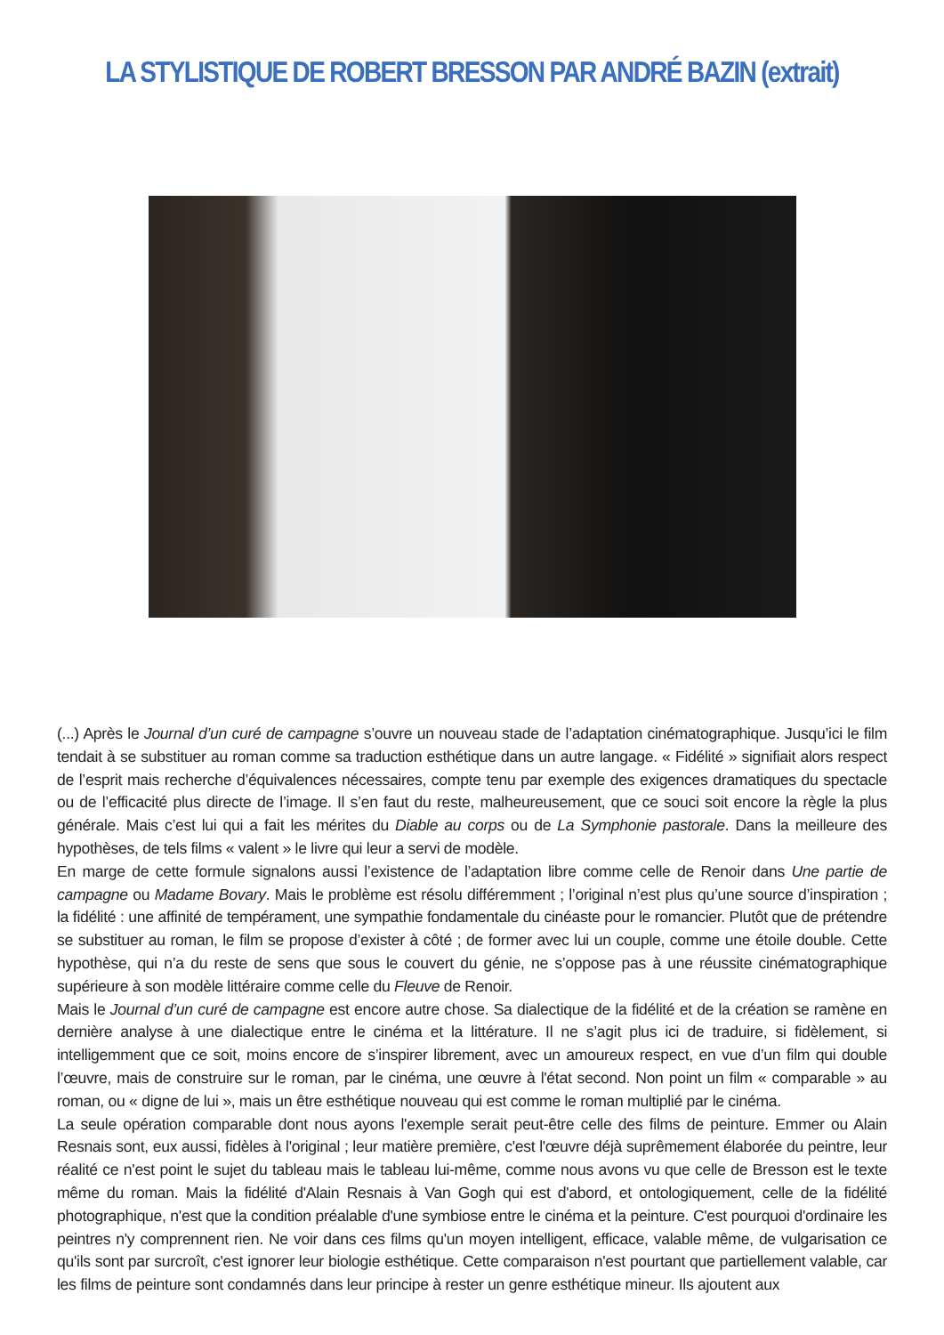LA STYLISTIQUE DE ROBERT BRESSON PAR ANDRÉ BAZIN (extrait)
(...) Après le Journal d’un curé de campagne s’ouvre un nouveau stade de l’adaptation cinématographique. Jusqu’ici le film tendait à se substituer au roman comme sa traduction esthétique dans un autre langage. « Fidélité » signifiait alors respect de l’esprit mais recherche d’équivalences nécessaires, compte tenu par exemple des exigences dramatiques du spectacle ou de l’efficacité plus directe de l’image. Il s’en faut du reste, malheureusement, que ce souci soit encore la règle la plus générale. Mais c’est lui qui a fait les mérites du Diable au corps ou de La Symphonie pastorale. Dans la meilleure des hypothèses, de tels films « valent » le livre qui leur a servi de modèle.
En marge de cette formule signalons aussi l’existence de l’adaptation libre comme celle de Renoir dans Une partie de campagne ou Madame Bovary. Mais le problème est résolu différemment ; l’original n’est plus qu’une source d’inspiration ; la fidélité : une affinité de tempérament, une sympathie fondamentale du cinéaste pour le romancier. Plutôt que de prétendre se substituer au roman, le film se propose d’exister à côté ; de former avec lui un couple, comme une étoile double. Cette hypothèse, qui n’a du reste de sens que sous le couvert du génie, ne s’oppose pas à une réussite cinématographique supérieure à son modèle littéraire comme celle du Fleuve de Renoir.
Mais le Journal d’un curé de campagne est encore autre chose. Sa dialectique de la fidélité et de la création se ramène en dernière analyse à une dialectique entre le cinéma et la littérature. Il ne s’agit plus ici de traduire, si fidèlement, si intelligemment que ce soit, moins encore de s’inspirer librement, avec un amoureux respect, en vue d’un film qui double l’œuvre, mais de construire sur le roman, par le cinéma, une œuvre à l'état second. Non point un film « comparable » au roman, ou « digne de lui », mais un être esthétique nouveau qui est comme le roman multiplié par le cinéma.
La seule opération comparable dont nous ayons l'exemple serait peut-être celle des films de peinture. Emmer ou Alain Resnais sont, eux aussi, fidèles à l'original ; leur matière première, c'est l'œuvre déjà suprêmement élaborée du peintre, leur réalité ce n'est point le sujet du tableau mais le tableau lui-même, comme nous avons vu que celle de Bresson est le texte même du roman. Mais la fidélité d'Alain Resnais à Van Gogh qui est d'abord, et ontologiquement, celle de la fidélité photographique, n'est que la condition préalable d'une symbiose entre le cinéma et la peinture. C'est pourquoi d'ordinaire les peintres n'y comprennent rien. Ne voir dans ces films qu'un moyen intelligent, efficace, valable même, de vulgarisation ce qu'ils sont par surcroît, c'est ignorer leur biologie esthétique. Cette comparaison n'est pourtant que partiellement valable, car les films de peinture sont condamnés dans leur principe à rester un genre esthétique mineur. Ils ajoutent aux